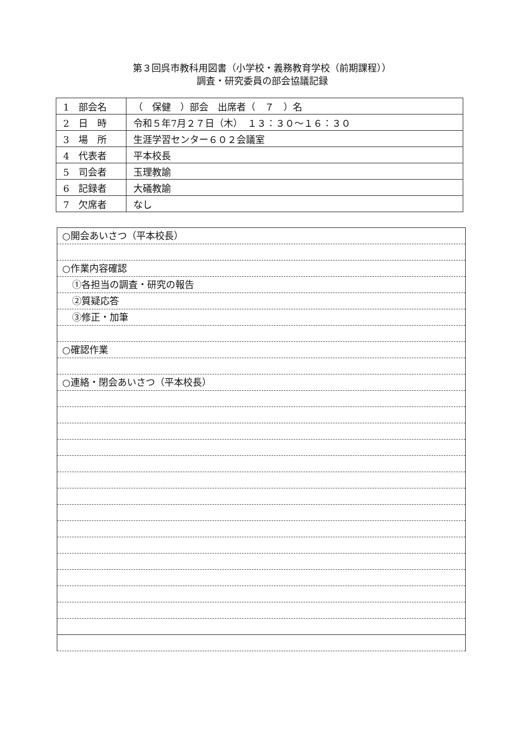第３回呉市教科用図書（小学校・義務教育学校（前期課程））
調査・研究委員の部会協議記録
| 1 部会名 | （ 保健 ）部会 出席者（ ７ ）名 |
| 2 日 時 | 令和５年7月２７日（木） １３：３０～１６：３０ |
| 3 場 所 | 生涯学習センター６０２会議室 |
| 4 代表者 | 平本校長 |
| 5 司会者 | 玉理教諭 |
| 6 記録者 | 大礒教諭 |
| 7 欠席者 | なし |
○開会あいさつ（平本校長）
○作業内容確認
①各担当の調査・研究の報告
②質疑応答
③修正・加筆
○確認作業
○連絡・閉会あいさつ（平本校長）